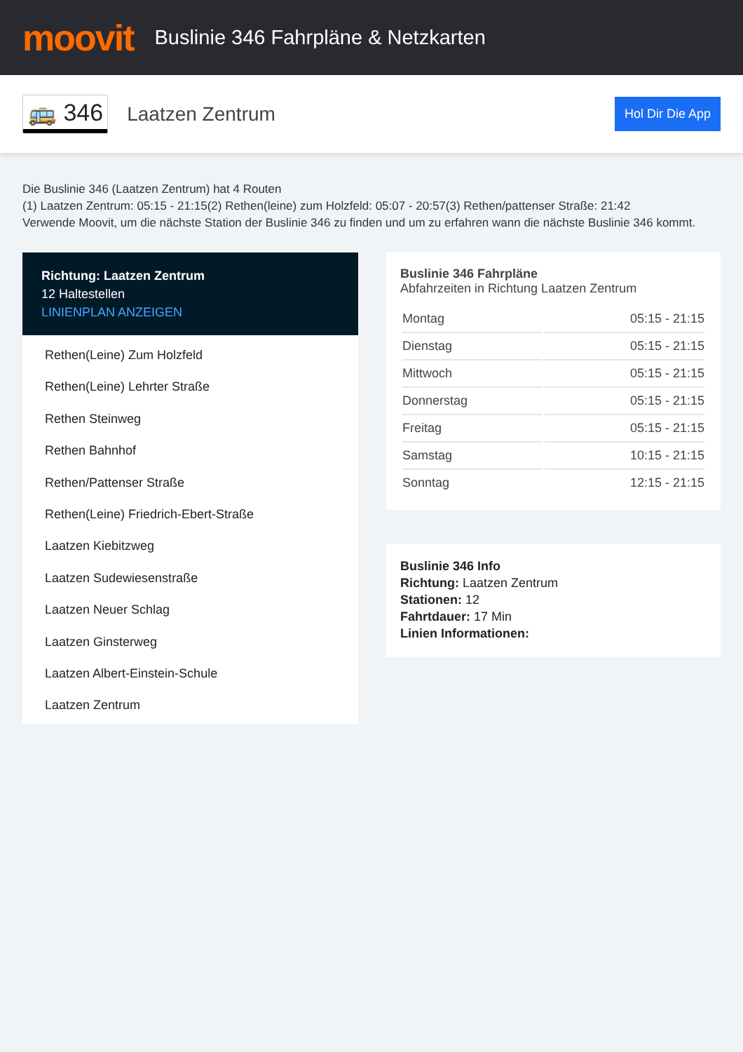moovit
Buslinie 346 Fahrpläne & Netzkarten
🚌 346
Laatzen Zentrum
Hol Dir Die App
Die Buslinie 346 (Laatzen Zentrum) hat 4 Routen
(1) Laatzen Zentrum: 05:15 - 21:15(2) Rethen(leine) zum Holzfeld: 05:07 - 20:57(3) Rethen/pattenser Straße: 21:42
Verwende Moovit, um die nächste Station der Buslinie 346 zu finden und um zu erfahren wann die nächste Buslinie 346 kommt.
Richtung: Laatzen Zentrum
12 Haltestellen
LINIENPLAN ANZEIGEN
Rethen(Leine) Zum Holzfeld
Rethen(Leine) Lehrter Straße
Rethen Steinweg
Rethen Bahnhof
Rethen/Pattenser Straße
Rethen(Leine) Friedrich-Ebert-Straße
Laatzen Kiebitzweg
Laatzen Sudewiesenstraße
Laatzen Neuer Schlag
Laatzen Ginsterweg
Laatzen Albert-Einstein-Schule
Laatzen Zentrum
Buslinie 346 Fahrpläne
Abfahrzeiten in Richtung Laatzen Zentrum
| Montag | 05:15 - 21:15 |
| Dienstag | 05:15 - 21:15 |
| Mittwoch | 05:15 - 21:15 |
| Donnerstag | 05:15 - 21:15 |
| Freitag | 05:15 - 21:15 |
| Samstag | 10:15 - 21:15 |
| Sonntag | 12:15 - 21:15 |
Buslinie 346 Info
Richtung: Laatzen Zentrum
Stationen: 12
Fahrtdauer: 17 Min
Linien Informationen: